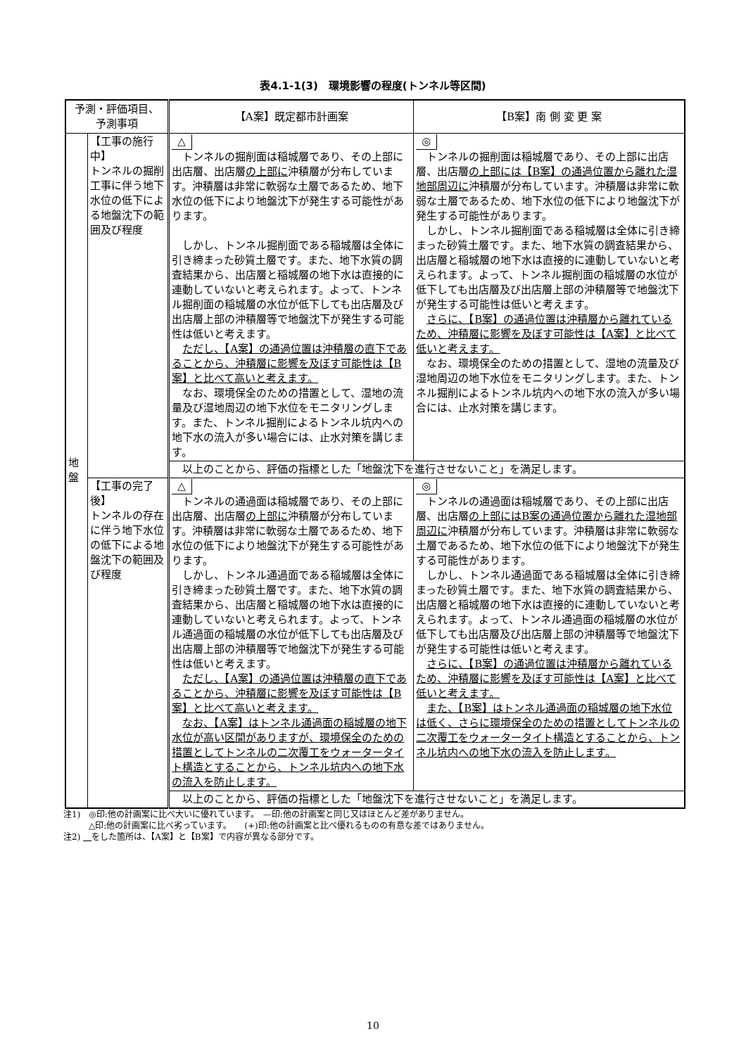表4.1-1(3)　環境影響の程度(トンネル等区間)
| 予測・評価項目、 予測事項 | | 【A案】既定都市計画案 | 【B案】南 側 変 更 案 |
| --- | --- | --- | --- |
| 地 盤 | 【工事の施行中】 トンネルの掘削工事に伴う地下水位の低下による地盤沈下の範囲及び程度 | △ トンネルの掘削面は稲城層であり、その上部に出店層、出店層 の上部に 沖積層が分布しています。沖積層は非常に軟弱な土層であるため、地下水位の低下により地盤沈下が発生する可能性があります。 しかし、トンネル掘削面である稲城層は全体に引き締まった砂質土層です。また、地下水質の調査結果から、出店層と稲城層の地下水は直接的に連動していないと考えられます。よって、トンネル掘削面の稲城層の水位が低下しても出店層及び出店層上部の沖積層等で地盤沈下が発生する可能性は低いと考えます。 ただし、【A案】の通過位置は沖積層の直下であることから、沖積層に影響を及ぼす可能性は【B案】と比べて高いと考えます。 なお、環境保全のための措置として、湿地の流量及び湿地周辺の地下水位をモニタリングします。また、トンネル掘削によるトンネル坑内への地下水の流入が多い場合には、止水対策を講じます。 | ◎ トンネルの掘削面は稲城層であり、その上部に出店層、出店層 の上部には【B案】の通過位置から離れた湿地部周辺に 沖積層が分布しています。沖積層は非常に軟弱な土層であるため、地下水位の低下により地盤沈下が発生する可能性があります。 しかし、トンネル掘削面である稲城層は全体に引き締まった砂質土層です。また、地下水質の調査結果から、出店層と稲城層の地下水は直接的に連動していないと考えられます。よって、トンネル掘削面の稲城層の水位が低下しても出店層及び出店層上部の沖積層等で地盤沈下が発生する可能性は低いと考えます。 さらに、【B案】の通過位置は沖積層から離れているため、沖積層に影響を及ぼす可能性は【A案】と比べて低いと考えます。 なお、環境保全のための措置として、湿地の流量及び湿地周辺の地下水位をモニタリングします。また、トンネル掘削によるトンネル坑内への地下水の流入が多い場合には、止水対策を講じます。 |
| | | 以上のことから、評価の指標とした「地盤沈下を進行させないこと」を満足します。 | |
| | 【工事の完了後】 トンネルの存在に伴う地下水位の低下による地盤沈下の範囲及び程度 | △ トンネルの通過面は稲城層であり、その上部に出店層、出店層 の上部に 沖積層が分布しています。沖積層は非常に軟弱な土層であるため、地下水位の低下により地盤沈下が発生する可能性があります。 しかし、トンネル通過面である稲城層は全体に引き締まった砂質土層です。また、地下水質の調査結果から、出店層と稲城層の地下水は直接的に連動していないと考えられます。よって、トンネル通過面の稲城層の水位が低下しても出店層及び出店層上部の沖積層等で地盤沈下が発生する可能性は低いと考えます。 ただし、【A案】の通過位置は沖積層の直下であることから、沖積層に影響を及ぼす可能性は【B案】と比べて高いと考えます。 なお、【A案】はトンネル通過面の稲城層の地下水位が高い区間がありますが、環境保全のための措置としてトンネルの二次覆工をウォータータイト構造とすることから、トンネル坑内への地下水の流入を防止します。 | ◎ トンネルの通過面は稲城層であり、その上部に出店層、出店層 の上部にはB案の通過位置から離れた湿地部周辺に 沖積層が分布しています。沖積層は非常に軟弱な土層であるため、地下水位の低下により地盤沈下が発生する可能性があります。 しかし、トンネル通過面である稲城層は全体に引き締まった砂質土層です。また、地下水質の調査結果から、出店層と稲城層の地下水は直接的に連動していないと考えられます。よって、トンネル通過面の稲城層の水位が低下しても出店層及び出店層上部の沖積層等で地盤沈下が発生する可能性は低いと考えます。 さらに、【B案】の通過位置は沖積層から離れているため、沖積層に影響を及ぼす可能性は【A案】と比べて低いと考えます。 また、【B案】はトンネル通過面の稲城層の地下水位は低く、さらに環境保全のための措置としてトンネルの二次覆工をウォータータイト構造とすることから、トンネル坑内への地下水の流入を防止します。 |
| | | 以上のことから、評価の指標とした「地盤沈下を進行させないこと」を満足します。 | |
注1)　◎印:他の計画案に比べ大いに優れています。　—印:他の計画案と同じ又はほとんど差がありません。
　　　△印:他の計画案に比べ劣っています。　　(+)印:他の計画案と比べ優れるものの有意な差ではありません。
注2) 　 をした箇所は、【A案】と【B案】で内容が異なる部分です。
10